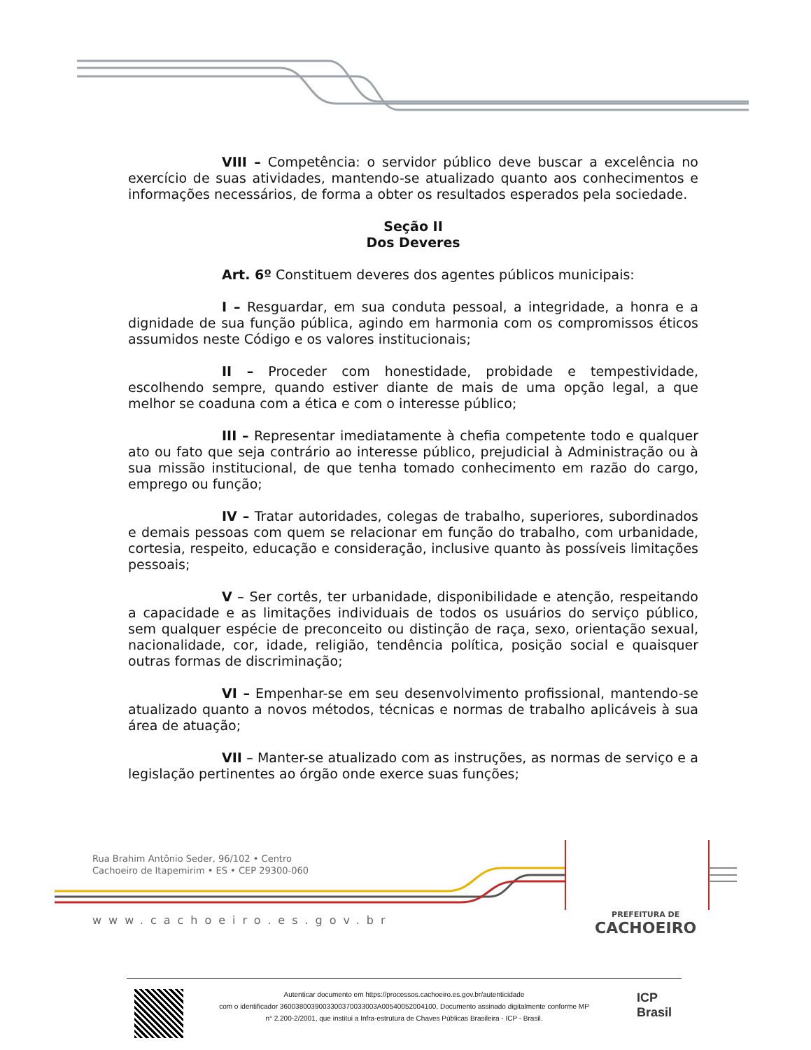VIII – Competência: o servidor público deve buscar a excelência no exercício de suas atividades, mantendo-se atualizado quanto aos conhecimentos e informações necessários, de forma a obter os resultados esperados pela sociedade.
Seção II
Dos Deveres
Art. 6º Constituem deveres dos agentes públicos municipais:
I – Resguardar, em sua conduta pessoal, a integridade, a honra e a dignidade de sua função pública, agindo em harmonia com os compromissos éticos assumidos neste Código e os valores institucionais;
II – Proceder com honestidade, probidade e tempestividade, escolhendo sempre, quando estiver diante de mais de uma opção legal, a que melhor se coaduna com a ética e com o interesse público;
III – Representar imediatamente à chefia competente todo e qualquer ato ou fato que seja contrário ao interesse público, prejudicial à Administração ou à sua missão institucional, de que tenha tomado conhecimento em razão do cargo, emprego ou função;
IV – Tratar autoridades, colegas de trabalho, superiores, subordinados e demais pessoas com quem se relacionar em função do trabalho, com urbanidade, cortesia, respeito, educação e consideração, inclusive quanto às possíveis limitações pessoais;
V – Ser cortês, ter urbanidade, disponibilidade e atenção, respeitando a capacidade e as limitações individuais de todos os usuários do serviço público, sem qualquer espécie de preconceito ou distinção de raça, sexo, orientação sexual, nacionalidade, cor, idade, religião, tendência política, posição social e quaisquer outras formas de discriminação;
VI – Empenhar-se em seu desenvolvimento profissional, mantendo-se atualizado quanto a novos métodos, técnicas e normas de trabalho aplicáveis à sua área de atuação;
VII – Manter-se atualizado com as instruções, as normas de serviço e a legislação pertinentes ao órgão onde exerce suas funções;
Rua Brahim Antônio Seder, 96/102 • Centro
Cachoeiro de Itapemirim • ES • CEP 29300-060
www.cachoeiro.es.gov.br PREFEITURA DE
CACHOEIRO
Autenticar documento em https://processos.cachoeiro.es.gov.br/autenticidade
com o identificador 3600380039003300370033003A00540052004100, Documento assinado digitalmente conforme MP
n° 2.200-2/2001, que institui a Infra-estrutura de Chaves Públicas Brasileira - ICP - Brasil.
ICP
Brasil